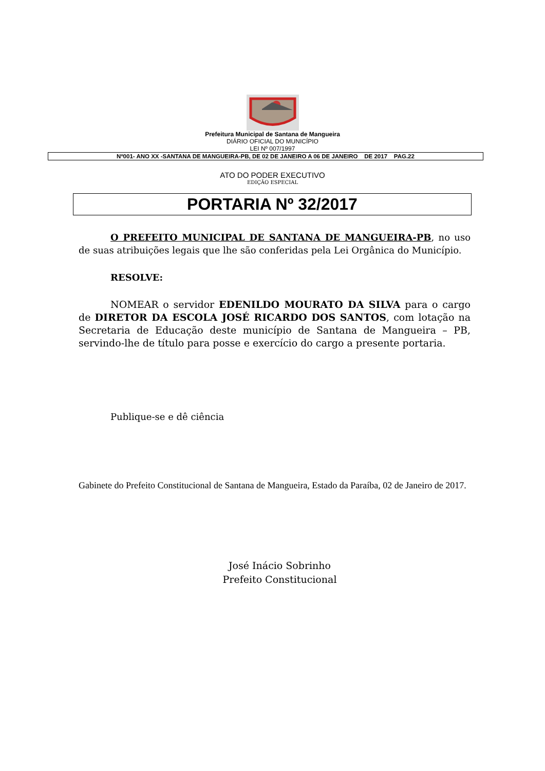Prefeitura Municipal de Santana de Mangueira
DIÁRIO OFICIAL DO MUNICÍPIO
LEI Nº 007/1997
Nº001- ANO XX -SANTANA DE MANGUEIRA-PB, DE 02 DE JANEIRO A 06 DE JANEIRO DE 2017 PAG.22
ATO DO PODER EXECUTIVO
EDIÇÃO ESPECIAL
PORTARIA Nº 32/2017
O PREFEITO MUNICIPAL DE SANTANA DE MANGUEIRA-PB, no uso de suas atribuições legais que lhe são conferidas pela Lei Orgânica do Município.
RESOLVE:
NOMEAR o servidor EDENILDO MOURATO DA SILVA para o cargo de DIRETOR DA ESCOLA JOSÉ RICARDO DOS SANTOS, com lotação na Secretaria de Educação deste município de Santana de Mangueira – PB, servindo-lhe de título para posse e exercício do cargo a presente portaria.
Publique-se e dê ciência
Gabinete do Prefeito Constitucional de Santana de Mangueira, Estado da Paraíba, 02 de Janeiro de 2017.
José Inácio Sobrinho
Prefeito Constitucional